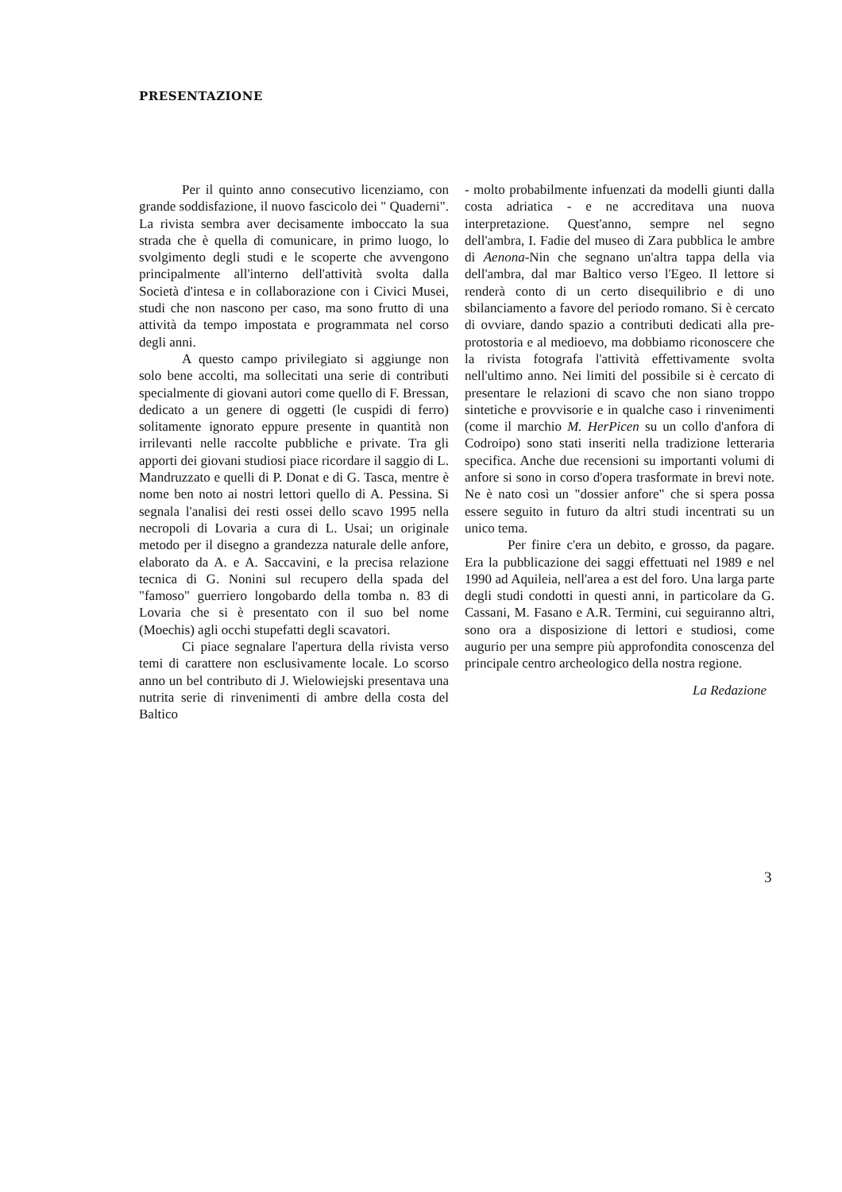PRESENTAZIONE
Per il quinto anno consecutivo licenziamo, con grande soddisfazione, il nuovo fascicolo dei " Quaderni". La rivista sembra aver decisamente imboccato la sua strada che è quella di comunicare, in primo luogo, lo svolgimento degli studi e le scoperte che avvengono principalmente all'interno dell'attività svolta dalla Società d'intesa e in collaborazione con i Civici Musei, studi che non nascono per caso, ma sono frutto di una attività da tempo impostata e programmata nel corso degli anni.
A questo campo privilegiato si aggiunge non solo bene accolti, ma sollecitati una serie di contributi specialmente di giovani autori come quello di F. Bressan, dedicato a un genere di oggetti (le cuspidi di ferro) solitamente ignorato eppure presente in quantità non irrilevanti nelle raccolte pubbliche e private. Tra gli apporti dei giovani studiosi piace ricordare il saggio di L. Mandruzzato e quelli di P. Donat e di G. Tasca, mentre è nome ben noto ai nostri lettori quello di A. Pessina. Si segnala l'analisi dei resti ossei dello scavo 1995 nella necropoli di Lovaria a cura di L. Usai; un originale metodo per il disegno a grandezza naturale delle anfore, elaborato da A. e A. Saccavini, e la precisa relazione tecnica di G. Nonini sul recupero della spada del "famoso" guerriero longobardo della tomba n. 83 di Lovaria che si è presentato con il suo bel nome (Moechis) agli occhi stupefatti degli scavatori.
Ci piace segnalare l'apertura della rivista verso temi di carattere non esclusivamente locale. Lo scorso anno un bel contributo di J. Wielowiejski presentava una nutrita serie di rinvenimenti di ambre della costa del Baltico
- molto probabilmente infuenzati da modelli giunti dalla costa adriatica - e ne accreditava una nuova interpretazione. Quest'anno, sempre nel segno dell'ambra, I. Fadie del museo di Zara pubblica le ambre di Aenona-Nin che segnano un'altra tappa della via dell'ambra, dal mar Baltico verso l'Egeo. Il lettore si renderà conto di un certo disequilibrio e di uno sbilanciamento a favore del periodo romano. Si è cercato di ovviare, dando spazio a contributi dedicati alla pre-protostoria e al medioevo, ma dobbiamo riconoscere che la rivista fotografa l'attività effettivamente svolta nell'ultimo anno. Nei limiti del possibile si è cercato di presentare le relazioni di scavo che non siano troppo sintetiche e provvisorie e in qualche caso i rinvenimenti (come il marchio M. HerPicen su un collo d'anfora di Codroipo) sono stati inseriti nella tradizione letteraria specifica. Anche due recensioni su importanti volumi di anfore si sono in corso d'opera trasformate in brevi note. Ne è nato così un "dossier anfore" che si spera possa essere seguito in futuro da altri studi incentrati su un unico tema.
Per finire c'era un debito, e grosso, da pagare. Era la pubblicazione dei saggi effettuati nel 1989 e nel 1990 ad Aquileia, nell'area a est del foro. Una larga parte degli studi condotti in questi anni, in particolare da G. Cassani, M. Fasano e A.R. Termini, cui seguiranno altri, sono ora a disposizione di lettori e studiosi, come augurio per una sempre più approfondita conoscenza del principale centro archeologico della nostra regione.
La Redazione
3